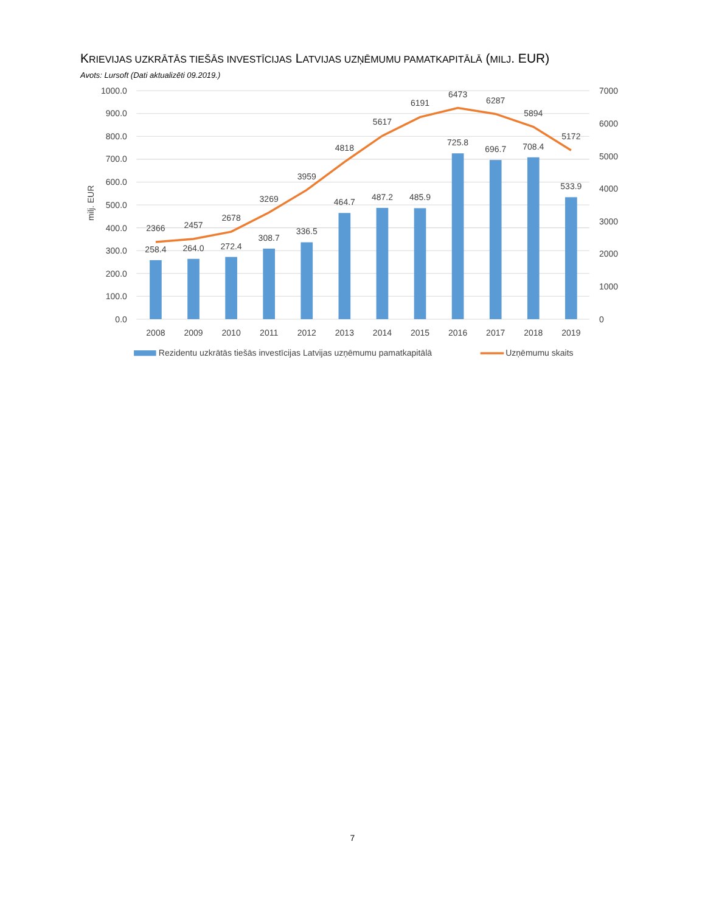KRIEVIJAS UZKRĀTĀS TIEŠĀS INVESTĪCIJAS LATVIJAS UZŅĒMUMU PAMATKAPITĀLĀ (MILJ. EUR)
Avots: Lursoft (Dati aktualizēti 09.2019.)
1000.0
900.0
800.0
700.0
600.0
500.0
400.0
300.0
200.0
100.0
0.0
7000
6000
5000
4000
3000
2000
1000
0
milj. EUR
258.4
264.0
272.4
308.7
336.5
464.7
487.2
485.9
725.8
696.7
708.4
533.9
2366
2457
2678
3269
3959
4818
5617
6191
6473
6287
5894
5172
2008
2009
2010
2011
2012
2013
2014
2015
2016
2017
2018
2019
Rezidentu uzkrātās tiešās investīcijas Latvijas uzņēmumu pamatkapitālā
Uzņēmumu skaits
7